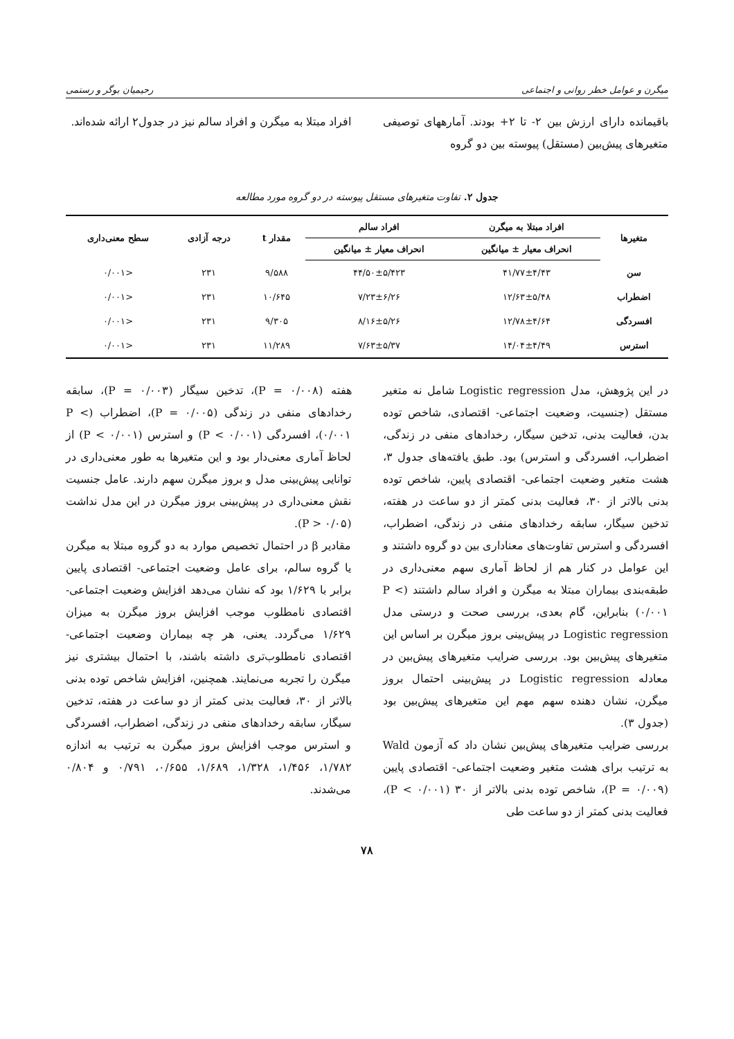میگرن و عوامل خطر روانی و اجتماعی رحیمیان بوگر و رستمی
باقیمانده دارای ارزش بین ۲- تا ۲+ بودند. آمارههای توصیفی متغیرهای پیش‌بین (مستقل) پیوسته بین دو گروه
افراد مبتلا به میگرن و افراد سالم نیز در جدول۲ ارائه شده‌اند.
جدول ۲. تفاوت متغیرهای مستقل پیوسته در دو گروه مورد مطالعه
| متغیرها | افراد مبتلا به میگرن | افراد سالم | مقدار t | درجه آزادی | سطح معنی‌داری |
| --- | --- | --- | --- | --- | --- |
| | انحراف معیار ± میانگین | انحراف معیار ± میانگین | | | |
| سن | ۴۱/۷۷±۴/۴۳ | ۴۴/۵۰±۵/۴۲۳ | ۹/۵۸۸ | ۲۳۱ | <۰/۰۰۱ |
| اضطراب | ۱۲/۶۳±۵/۴۸ | ۷/۲۳±۶/۲۶ | ۱۰/۶۴۵ | ۲۳۱ | <۰/۰۰۱ |
| افسردگی | ۱۲/۷۸±۴/۶۴ | ۸/۱۶±۵/۲۶ | ۹/۳۰۵ | ۲۳۱ | <۰/۰۰۱ |
| استرس | ۱۴/۰۴±۴/۴۹ | ۷/۶۳±۵/۳۷ | ۱۱/۲۸۹ | ۲۳۱ | <۰/۰۰۱ |
در این پژوهش، مدل Logistic regression شامل نه متغیر مستقل (جنسیت، وضعیت اجتماعی- اقتصادی، شاخص توده بدن، فعالیت بدنی، تدخین سیگار، رخدادهای منفی در زندگی، اضطراب، افسردگی و استرس) بود. طبق یافته‌های جدول ۳، هشت متغیر وضعیت اجتماعی- اقتصادی پایین، شاخص توده بدنی بالاتر از ۳۰، فعالیت بدنی کمتر از دو ساعت در هفته، تدخین سیگار، سابقه رخدادهای منفی در زندگی، اضطراب، افسردگی و استرس تفاوت‌های معناداری بین دو گروه داشتند و این عوامل در کنار هم از لحاظ آماری سهم معنی‌داری در طبقه‌بندی بیماران مبتلا به میگرن و افراد سالم داشتند (P < ۰/۰۰۱) بنابراین، گام بعدی، بررسی صحت و درستی مدل Logistic regression در پیش‌بینی بروز میگرن بر اساس این متغیرهای پیش‌بین بود. بررسی ضرایب متغیرهای پیش‌بین در معادله Logistic regression در پیش‌بینی احتمال بروز میگرن، نشان دهنده سهم مهم این متغیرهای پیش‌بین بود (جدول ۳).
بررسی ضرایب متغیرهای پیش‌بین نشان داد که آزمون Wald به ترتیب برای هشت متغیر وضعیت اجتماعی- اقتصادی پایین (P = ۰/۰۰۹)، شاخص توده بدنی بالاتر از ۳۰ (P < ۰/۰۰۱)، فعالیت بدنی کمتر از دو ساعت طی
هفته (P = ۰/۰۰۸)، تدخین سیگار (P = ۰/۰۰۳)، سابقه رخدادهای منفی در زندگی (P = ۰/۰۰۵)، اضطراب (P < ۰/۰۰۱)، افسردگی (P < ۰/۰۰۱) و استرس (۰/۰۰۱ > P) از لحاظ آماری معنی‌دار بود و این متغیرها به طور معنی‌داری در توانایی پیش‌بینی مدل و بروز میگرن سهم دارند. عامل جنسیت نقش معنی‌داری در پیش‌بینی بروز میگرن در این مدل نداشت (P > ۰/۰۵).
مقادیر β در احتمال تخصیص موارد به دو گروه مبتلا به میگرن یا گروه سالم، برای عامل وضعیت اجتماعی- اقتصادی پایین برابر با ۱/۶۲۹ بود که نشان می‌دهد افزایش وضعیت اجتماعی- اقتصادی نامطلوب موجب افزایش بروز میگرن به میزان ۱/۶۲۹ می‌گردد. یعنی، هر چه بیماران وضعیت اجتماعی- اقتصادی نامطلوب‌تری داشته باشند، با احتمال بیشتری نیز میگرن را تجربه می‌نمایند. همچنین، افزایش شاخص توده بدنی بالاتر از ۳۰، فعالیت بدنی کمتر از دو ساعت در هفته، تدخین سیگار، سابقه رخدادهای منفی در زندگی، اضطراب، افسردگی و استرس موجب افزایش بروز میگرن به ترتیب به اندازه ۱/۷۸۲، ۱/۴۵۶، ۱/۳۲۸، ۱/۶۸۹، ۰/۶۵۵، ۰/۷۹۱ و ۰/۸۰۴ می‌شدند.
۷۸